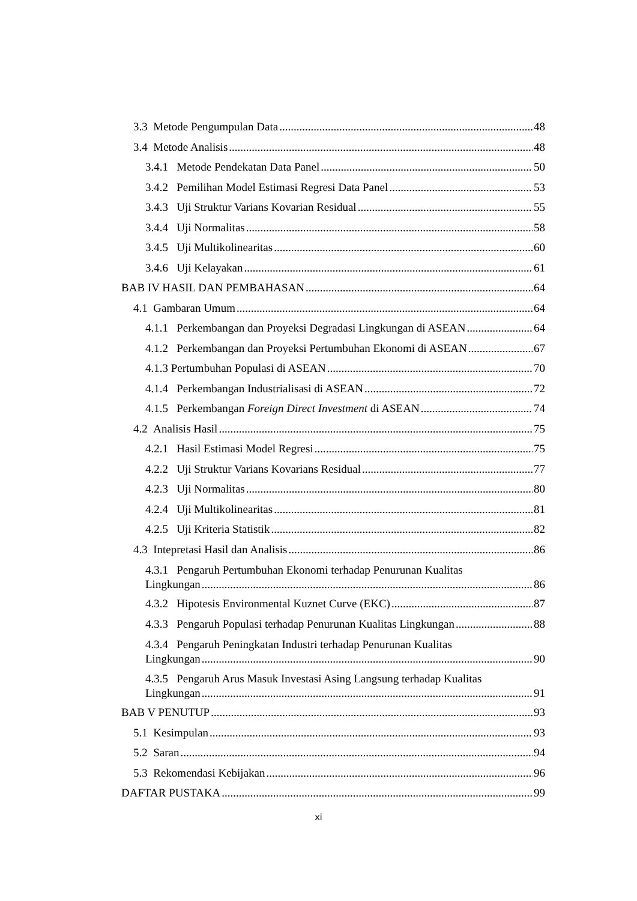3.3 Metode Pengumpulan Data 48
3.4 Metode Analisis 48
3.4.1 Metode Pendekatan Data Panel 50
3.4.2 Pemilihan Model Estimasi Regresi Data Panel 53
3.4.3 Uji Struktur Varians Kovarian Residual 55
3.4.4 Uji Normalitas 58
3.4.5 Uji Multikolinearitas 60
3.4.6 Uji Kelayakan 61
BAB IV HASIL DAN PEMBAHASAN 64
4.1 Gambaran Umum 64
4.1.1 Perkembangan dan Proyeksi Degradasi Lingkungan di ASEAN 64
4.1.2 Perkembangan dan Proyeksi Pertumbuhan Ekonomi di ASEAN 67
4.1.3 Pertumbuhan Populasi di ASEAN 70
4.1.4 Perkembangan Industrialisasi di ASEAN 72
4.1.5 Perkembangan Foreign Direct Investment di ASEAN 74
4.2 Analisis Hasil 75
4.2.1 Hasil Estimasi Model Regresi 75
4.2.2 Uji Struktur Varians Kovarians Residual 77
4.2.3 Uji Normalitas 80
4.2.4 Uji Multikolinearitas 81
4.2.5 Uji Kriteria Statistik 82
4.3 Intepretasi Hasil dan Analisis 86
4.3.1 Pengaruh Pertumbuhan Ekonomi terhadap Penurunan Kualitas
Lingkungan 86
4.3.2 Hipotesis Environmental Kuznet Curve (EKC) 87
4.3.3 Pengaruh Populasi terhadap Penurunan Kualitas Lingkungan 88
4.3.4 Pengaruh Peningkatan Industri terhadap Penurunan Kualitas
Lingkungan 90
4.3.5 Pengaruh Arus Masuk Investasi Asing Langsung terhadap Kualitas
Lingkungan 91
BAB V PENUTUP 93
5.1 Kesimpulan 93
5.2 Saran 94
5.3 Rekomendasi Kebijakan 96
DAFTAR PUSTAKA 99
xi